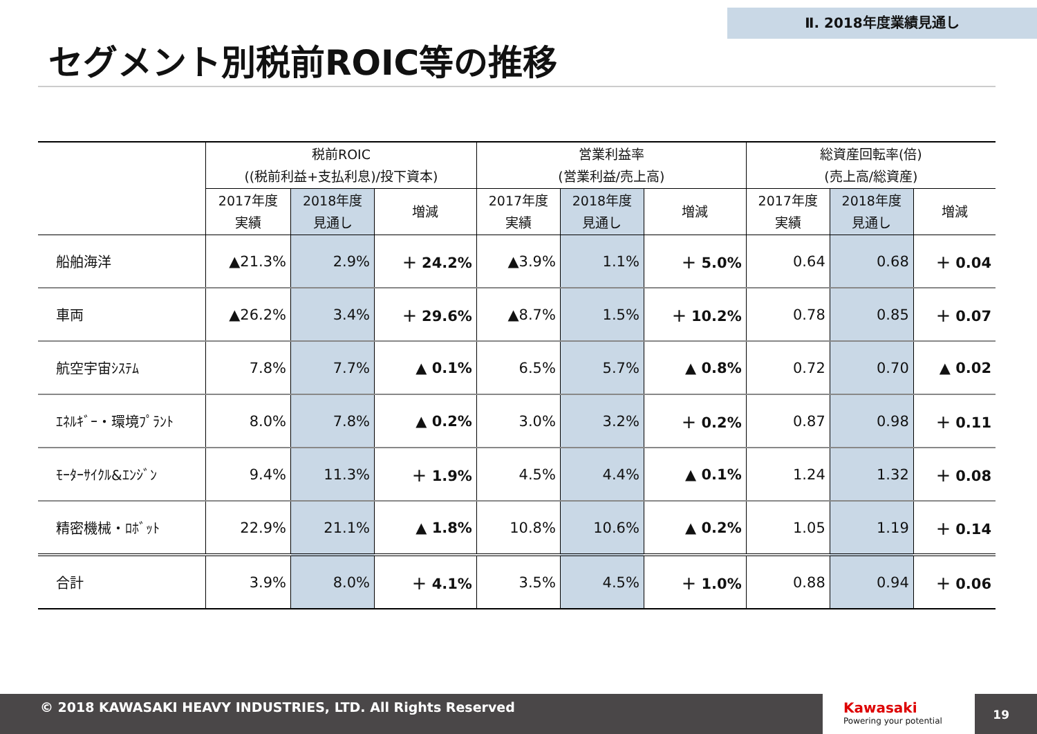Ⅱ. 2018年度業績見通し
セグメント別税前ROIC等の推移
| | 税前ROIC ((税前利益+支払利息)/投下資本) | | | 営業利益率 (営業利益/売上高) | | | 総資産回転率(倍) (売上高/総資産) | | |
| --- | --- | --- | --- | --- | --- | --- | --- | --- | --- |
| | 2017年度 実績 | 2018年度 見通し | 増減 | 2017年度 実績 | 2018年度 見通し | 増減 | 2017年度 実績 | 2018年度 見通し | 増減 |
| 船舶海洋 | ▲21.3% | 2.9% | ＋ 24.2% | ▲3.9% | 1.1% | ＋ 5.0% | 0.64 | 0.68 | ＋ 0.04 |
| 車両 | ▲26.2% | 3.4% | ＋ 29.6% | ▲8.7% | 1.5% | ＋ 10.2% | 0.78 | 0.85 | ＋ 0.07 |
| 航空宇宙ｼｽﾃﾑ | 7.8% | 7.7% | ▲ 0.1% | 6.5% | 5.7% | ▲ 0.8% | 0.72 | 0.70 | ▲ 0.02 |
| ｴﾈﾙｷﾞｰ・環境ﾌﾟﾗﾝﾄ | 8.0% | 7.8% | ▲ 0.2% | 3.0% | 3.2% | ＋ 0.2% | 0.87 | 0.98 | ＋ 0.11 |
| ﾓｰﾀｰｻｲｸﾙ&ｴﾝｼﾞﾝ | 9.4% | 11.3% | ＋ 1.9% | 4.5% | 4.4% | ▲ 0.1% | 1.24 | 1.32 | ＋ 0.08 |
| 精密機械・ﾛﾎﾞｯﾄ | 22.9% | 21.1% | ▲ 1.8% | 10.8% | 10.6% | ▲ 0.2% | 1.05 | 1.19 | ＋ 0.14 |
| 合計 | 3.9% | 8.0% | ＋ 4.1% | 3.5% | 4.5% | ＋ 1.0% | 0.88 | 0.94 | ＋ 0.06 |
© 2018 KAWASAKI HEAVY INDUSTRIES, LTD. All Rights Reserved
Kawasaki
Powering your potential
19